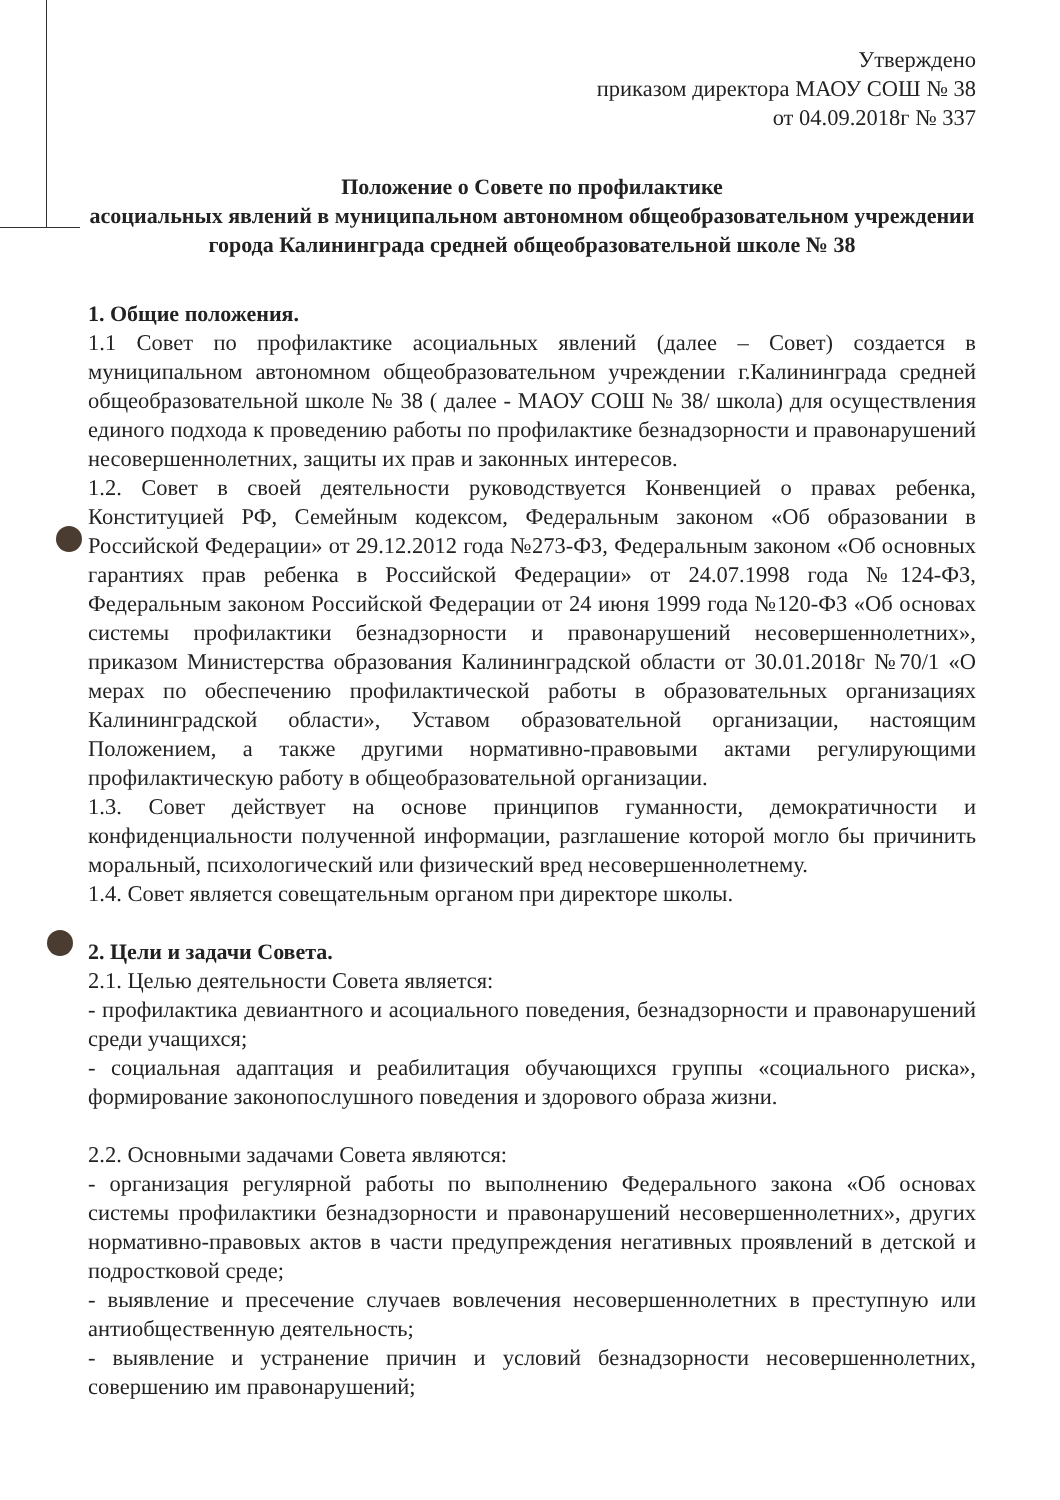Утверждено
приказом директора МАОУ СОШ № 38
от 04.09.2018г № 337
Положение о Совете по профилактике
асоциальных явлений в муниципальном автономном общеобразовательном учреждении города Калининграда средней общеобразовательной школе № 38
1. Общие положения.
1.1 Совет по профилактике асоциальных явлений (далее – Совет) создается в муниципальном автономном общеобразовательном учреждении г.Калининграда средней общеобразовательной школе № 38 ( далее - МАОУ СОШ № 38/ школа) для осуществления единого подхода к проведению работы по профилактике безнадзорности и правонарушений несовершеннолетних, защиты их прав и законных интересов.
1.2. Совет в своей деятельности руководствуется Конвенцией о правах ребенка, Конституцией РФ, Семейным кодексом, Федеральным законом «Об образовании в Российской Федерации» от 29.12.2012 года №273-ФЗ, Федеральным законом «Об основных гарантиях прав ребенка в Российской Федерации» от 24.07.1998 года №124-ФЗ, Федеральным законом Российской Федерации от 24 июня 1999 года №120-ФЗ «Об основах системы профилактики безнадзорности и правонарушений несовершеннолетних», приказом Министерства образования Калининградской области от 30.01.2018г №70/1 «О мерах по обеспечению профилактической работы в образовательных организациях Калининградской области», Уставом образовательной организации, настоящим Положением, а также другими нормативно-правовыми актами регулирующими профилактическую работу в общеобразовательной организации.
1.3. Совет действует на основе принципов гуманности, демократичности и конфиденциальности полученной информации, разглашение которой могло бы причинить моральный, психологический или физический вред несовершеннолетнему.
1.4. Совет является совещательным органом при директоре школы.
2. Цели и задачи Совета.
2.1. Целью деятельности Совета является:
- профилактика девиантного и асоциального поведения, безнадзорности и правонарушений среди учащихся;
- социальная адаптация и реабилитация обучающихся группы «социального риска», формирование законопослушного поведения и здорового образа жизни.
2.2. Основными задачами Совета являются:
- организация регулярной работы по выполнению Федерального закона «Об основах системы профилактики безнадзорности и правонарушений несовершеннолетних», других нормативно-правовых актов в части предупреждения негативных проявлений в детской и подростковой среде;
- выявление и пресечение случаев вовлечения несовершеннолетних в преступную или антиобщественную деятельность;
- выявление и устранение причин и условий безнадзорности несовершеннолетних, совершению им правонарушений;